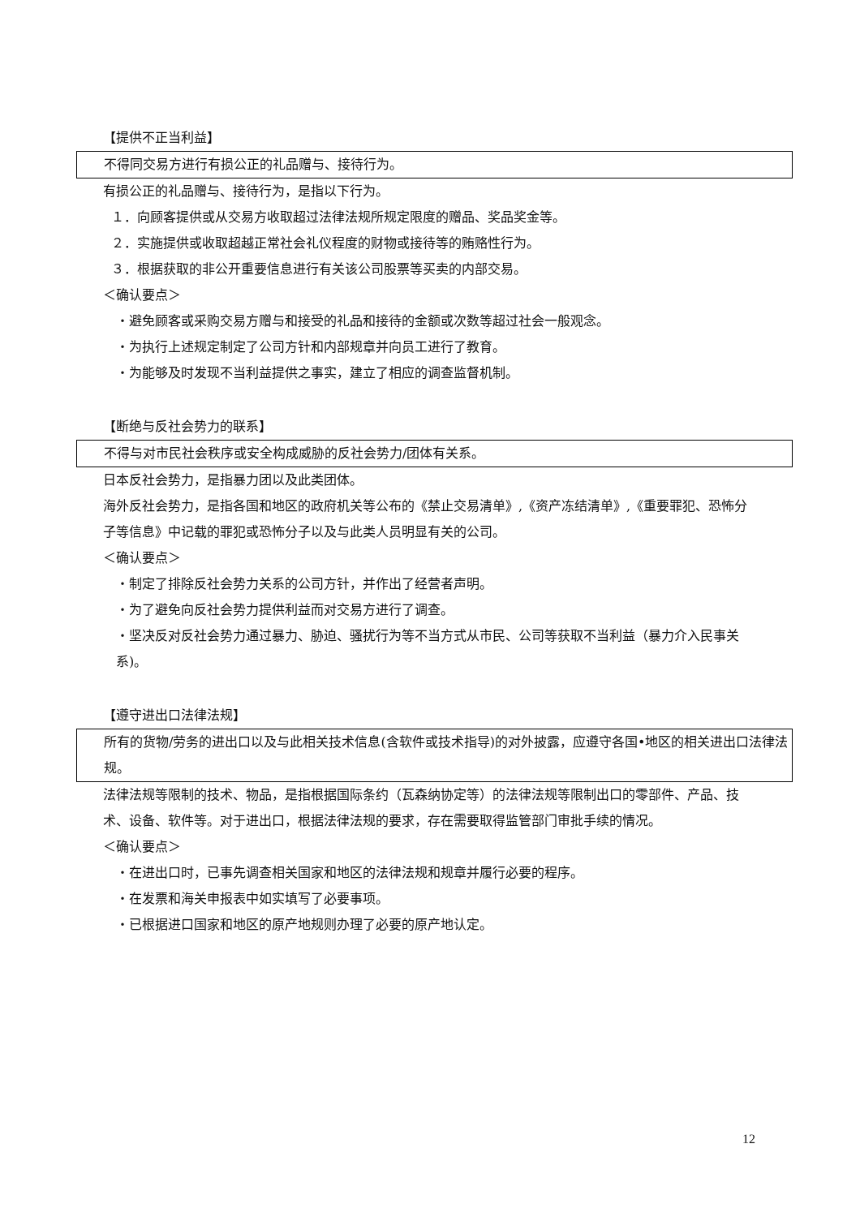【提供不正当利益】
不得同交易方进行有损公正的礼品赠与、接待行为。
有损公正的礼品赠与、接待行为，是指以下行为。
１．向顾客提供或从交易方收取超过法律法规所规定限度的赠品、奖品奖金等。
２．实施提供或收取超越正常社会礼仪程度的财物或接待等的贿赂性行为。
３．根据获取的非公开重要信息进行有关该公司股票等买卖的内部交易。
＜确认要点＞
・避免顾客或采购交易方赠与和接受的礼品和接待的金额或次数等超过社会一般观念。
・为执行上述规定制定了公司方针和内部规章并向员工进行了教育。
・为能够及时发现不当利益提供之事实，建立了相应的调查监督机制。
【断绝与反社会势力的联系】
不得与对市民社会秩序或安全构成威胁的反社会势力/团体有关系。
日本反社会势力，是指暴力团以及此类团体。
海外反社会势力，是指各国和地区的政府机关等公布的《禁止交易清单》,《资产冻结清单》,《重要罪犯、恐怖分子等信息》中记载的罪犯或恐怖分子以及与此类人员明显有关的公司。
＜确认要点＞
・制定了排除反社会势力关系的公司方针，并作出了经营者声明。
・为了避免向反社会势力提供利益而对交易方进行了调查。
・坚决反对反社会势力通过暴力、胁迫、骚扰行为等不当方式从市民、公司等获取不当利益（暴力介入民事关系)。
【遵守进出口法律法规】
所有的货物/劳务的进出口以及与此相关技术信息(含软件或技术指导)的对外披露，应遵守各国•地区的相关进出口法律法规。
法律法规等限制的技术、物品，是指根据国际条约（瓦森纳协定等）的法律法规等限制出口的零部件、产品、技术、设备、软件等。对于进出口，根据法律法规的要求，存在需要取得监管部门审批手续的情况。
＜确认要点＞
・在进出口时，已事先调查相关国家和地区的法律法规和规章并履行必要的程序。
・在发票和海关申报表中如实填写了必要事项。
・已根据进口国家和地区的原产地规则办理了必要的原产地认定。
12